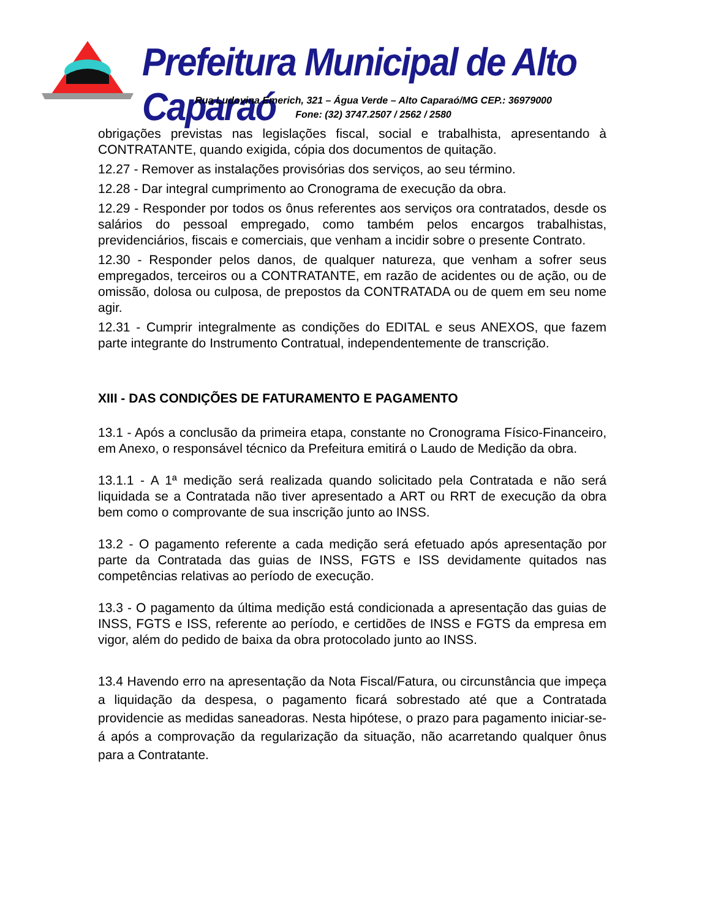Prefeitura Municipal de Alto Caparaó
Rua Ludovina Emerich, 321 – Água Verde – Alto Caparaó/MG CEP.: 36979000
Fone: (32) 3747.2507 / 2562 / 2580
obrigações previstas nas legislações fiscal, social e trabalhista, apresentando à CONTRATANTE, quando exigida, cópia dos documentos de quitação.
12.27 - Remover as instalações provisórias dos serviços, ao seu término.
12.28 - Dar integral cumprimento ao Cronograma de execução da obra.
12.29 - Responder por todos os ônus referentes aos serviços ora contratados, desde os salários do pessoal empregado, como também pelos encargos trabalhistas, previdenciários, fiscais e comerciais, que venham a incidir sobre o presente Contrato.
12.30 - Responder pelos danos, de qualquer natureza, que venham a sofrer seus empregados, terceiros ou a CONTRATANTE, em razão de acidentes ou de ação, ou de omissão, dolosa ou culposa, de prepostos da CONTRATADA ou de quem em seu nome agir.
12.31 - Cumprir integralmente as condições do EDITAL e seus ANEXOS, que fazem parte integrante do Instrumento Contratual, independentemente de transcrição.
XIII - DAS CONDIÇÕES DE FATURAMENTO E PAGAMENTO
13.1 - Após a conclusão da primeira etapa, constante no Cronograma Físico-Financeiro, em Anexo, o responsável técnico da Prefeitura emitirá o Laudo de Medição da obra.
13.1.1 - A 1ª medição será realizada quando solicitado pela Contratada e não será liquidada se a Contratada não tiver apresentado a ART ou RRT de execução da obra bem como o comprovante de sua inscrição junto ao INSS.
13.2 - O pagamento referente a cada medição será efetuado após apresentação por parte da Contratada das guias de INSS, FGTS e ISS devidamente quitados nas competências relativas ao período de execução.
13.3 - O pagamento da última medição está condicionada a apresentação das guias de INSS, FGTS e ISS, referente ao período, e certidões de INSS e FGTS da empresa em vigor, além do pedido de baixa da obra protocolado junto ao INSS.
13.4 Havendo erro na apresentação da Nota Fiscal/Fatura, ou circunstância que impeça a liquidação da despesa, o pagamento ficará sobrestado até que a Contratada providencie as medidas saneadoras. Nesta hipótese, o prazo para pagamento iniciar-se-á após a comprovação da regularização da situação, não acarretando qualquer ônus para a Contratante.